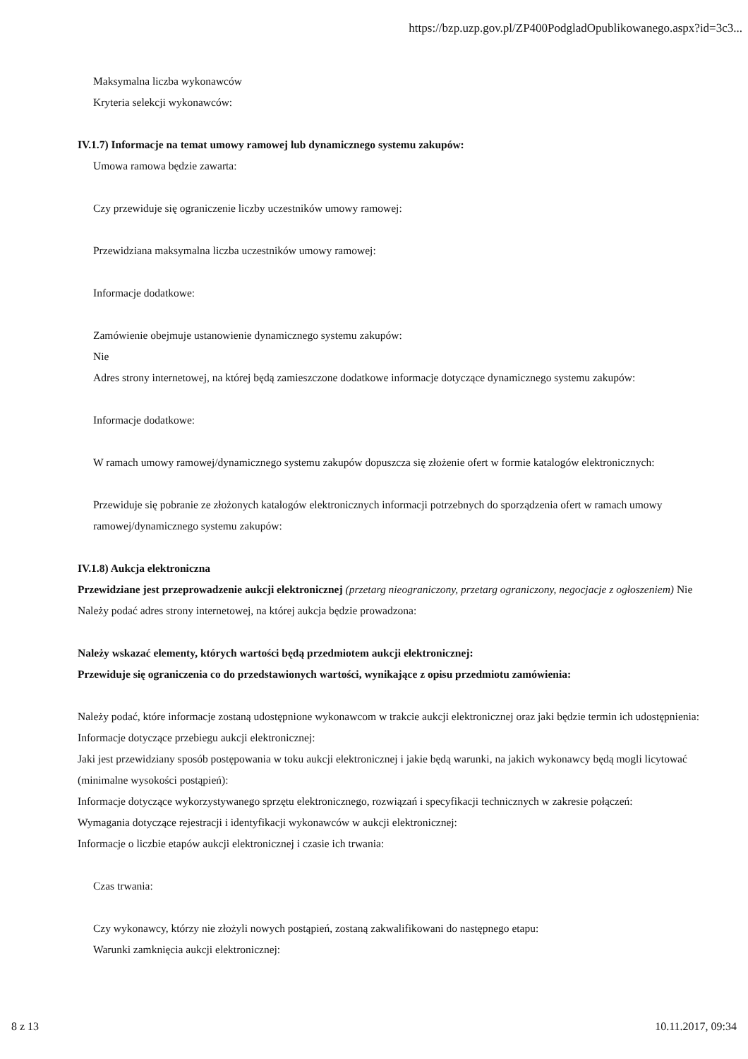https://bzp.uzp.gov.pl/ZP400PodgladOpublikowanego.aspx?id=3c3...
Maksymalna liczba wykonawców
Kryteria selekcji wykonawców:
IV.1.7) Informacje na temat umowy ramowej lub dynamicznego systemu zakupów:
Umowa ramowa będzie zawarta:
Czy przewiduje się ograniczenie liczby uczestników umowy ramowej:
Przewidziana maksymalna liczba uczestników umowy ramowej:
Informacje dodatkowe:
Zamówienie obejmuje ustanowienie dynamicznego systemu zakupów:
Nie
Adres strony internetowej, na której będą zamieszczone dodatkowe informacje dotyczące dynamicznego systemu zakupów:
Informacje dodatkowe:
W ramach umowy ramowej/dynamicznego systemu zakupów dopuszcza się złożenie ofert w formie katalogów elektronicznych:
Przewiduje się pobranie ze złożonych katalogów elektronicznych informacji potrzebnych do sporządzenia ofert w ramach umowy ramowej/dynamicznego systemu zakupów:
IV.1.8) Aukcja elektroniczna
Przewidziane jest przeprowadzenie aukcji elektronicznej (przetarg nieograniczony, przetarg ograniczony, negocjacje z ogłoszeniem) Nie
Należy podać adres strony internetowej, na której aukcja będzie prowadzona:
Należy wskazać elementy, których wartości będą przedmiotem aukcji elektronicznej:
Przewiduje się ograniczenia co do przedstawionych wartości, wynikające z opisu przedmiotu zamówienia:
Należy podać, które informacje zostaną udostępnione wykonawcom w trakcie aukcji elektronicznej oraz jaki będzie termin ich udostępnienia:
Informacje dotyczące przebiegu aukcji elektronicznej:
Jaki jest przewidziany sposób postępowania w toku aukcji elektronicznej i jakie będą warunki, na jakich wykonawcy będą mogli licytować (minimalne wysokości postąpień):
Informacje dotyczące wykorzystywanego sprzętu elektronicznego, rozwiązań i specyfikacji technicznych w zakresie połączeń:
Wymagania dotyczące rejestracji i identyfikacji wykonawców w aukcji elektronicznej:
Informacje o liczbie etapów aukcji elektronicznej i czasie ich trwania:
Czas trwania:
Czy wykonawcy, którzy nie złożyli nowych postąpień, zostaną zakwalifikowani do następnego etapu:
Warunki zamknięcia aukcji elektronicznej:
8 z 13 10.11.2017, 09:34